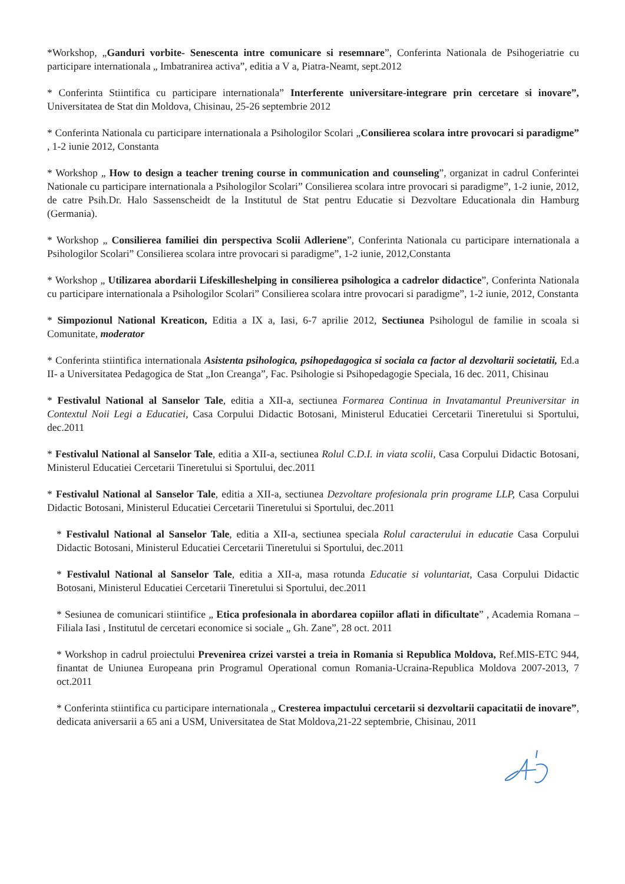*Workshop, „Ganduri vorbite- Senescenta intre comunicare si resemnare”, Conferinta Nationala de Psihogeriatrie cu participare internationala „ Imbatranirea activa”, editia a V a, Piatra-Neamt, sept.2012
* Conferinta Stiintifica cu participare internationala” Interferente universitare-integrare prin cercetare si inovare”, Universitatea de Stat din Moldova, Chisinau, 25-26 septembrie 2012
* Conferinta Nationala cu participare internationala a Psihologilor Scolari „Consilierea scolara intre provocari si paradigme” , 1-2 iunie 2012, Constanta
* Workshop „ How to design a teacher trening course in communication and counseling”, organizat in cadrul Conferintei Nationale cu participare internationala a Psihologilor Scolari” Consilierea scolara intre provocari si paradigme”, 1-2 iunie, 2012, de catre Psih.Dr. Halo Sassenscheidt de la Institutul de Stat pentru Educatie si Dezvoltare Educationala din Hamburg (Germania).
* Workshop „ Consilierea familiei din perspectiva Scolii Adleriene”, Conferinta Nationala cu participare internationala a Psihologilor Scolari” Consilierea scolara intre provocari si paradigme”, 1-2 iunie, 2012,Constanta
* Workshop „ Utilizarea abordarii Lifeskilleshelping in consilierea psihologica a cadrelor didactice”, Conferinta Nationala cu participare internationala a Psihologilor Scolari” Consilierea scolara intre provocari si paradigme”, 1-2 iunie, 2012, Constanta
* Simpozionul National Kreaticon, Editia a IX a, Iasi, 6-7 aprilie 2012, Sectiunea Psihologul de familie in scoala si Comunitate, moderator
* Conferinta stiintifica internationala Asistenta psihologica, psihopedagogica si sociala ca factor al dezvoltarii societatii, Ed.a II- a Universitatea Pedagogica de Stat „Ion Creanga”, Fac. Psihologie si Psihopedagogie Speciala, 16 dec. 2011, Chisinau
* Festivalul National al Sanselor Tale, editia a XII-a, sectiunea Formarea Continua in Invatamantul Preuniversitar in Contextul Noii Legi a Educatiei, Casa Corpului Didactic Botosani, Ministerul Educatiei Cercetarii Tineretului si Sportului, dec.2011
* Festivalul National al Sanselor Tale, editia a XII-a, sectiunea Rolul C.D.I. in viata scolii, Casa Corpului Didactic Botosani, Ministerul Educatiei Cercetarii Tineretului si Sportului, dec.2011
* Festivalul National al Sanselor Tale, editia a XII-a, sectiunea Dezvoltare profesionala prin programe LLP, Casa Corpului Didactic Botosani, Ministerul Educatiei Cercetarii Tineretului si Sportului, dec.2011
* Festivalul National al Sanselor Tale, editia a XII-a, sectiunea speciala Rolul caracterului in educatie Casa Corpului Didactic Botosani, Ministerul Educatiei Cercetarii Tineretului si Sportului, dec.2011
* Festivalul National al Sanselor Tale, editia a XII-a, masa rotunda Educatie si voluntariat, Casa Corpului Didactic Botosani, Ministerul Educatiei Cercetarii Tineretului si Sportului, dec.2011
* Sesiunea de comunicari stiintifice „ Etica profesionala in abordarea copiilor aflati in dificultate” , Academia Romana – Filiala Iasi , Institutul de cercetari economice si sociale „ Gh. Zane”, 28 oct. 2011
* Workshop in cadrul proiectului Prevenirea crizei varstei a treia in Romania si Republica Moldova, Ref.MIS-ETC 944, finantat de Uniunea Europeana prin Programul Operational comun Romania-Ucraina-Republica Moldova 2007-2013, 7 oct.2011
* Conferinta stiintifica cu participare internationala „ Cresterea impactului cercetarii si dezvoltarii capacitatii de inovare”, dedicata aniversarii a 65 ani a USM, Universitatea de Stat Moldova,21-22 septembrie, Chisinau, 2011